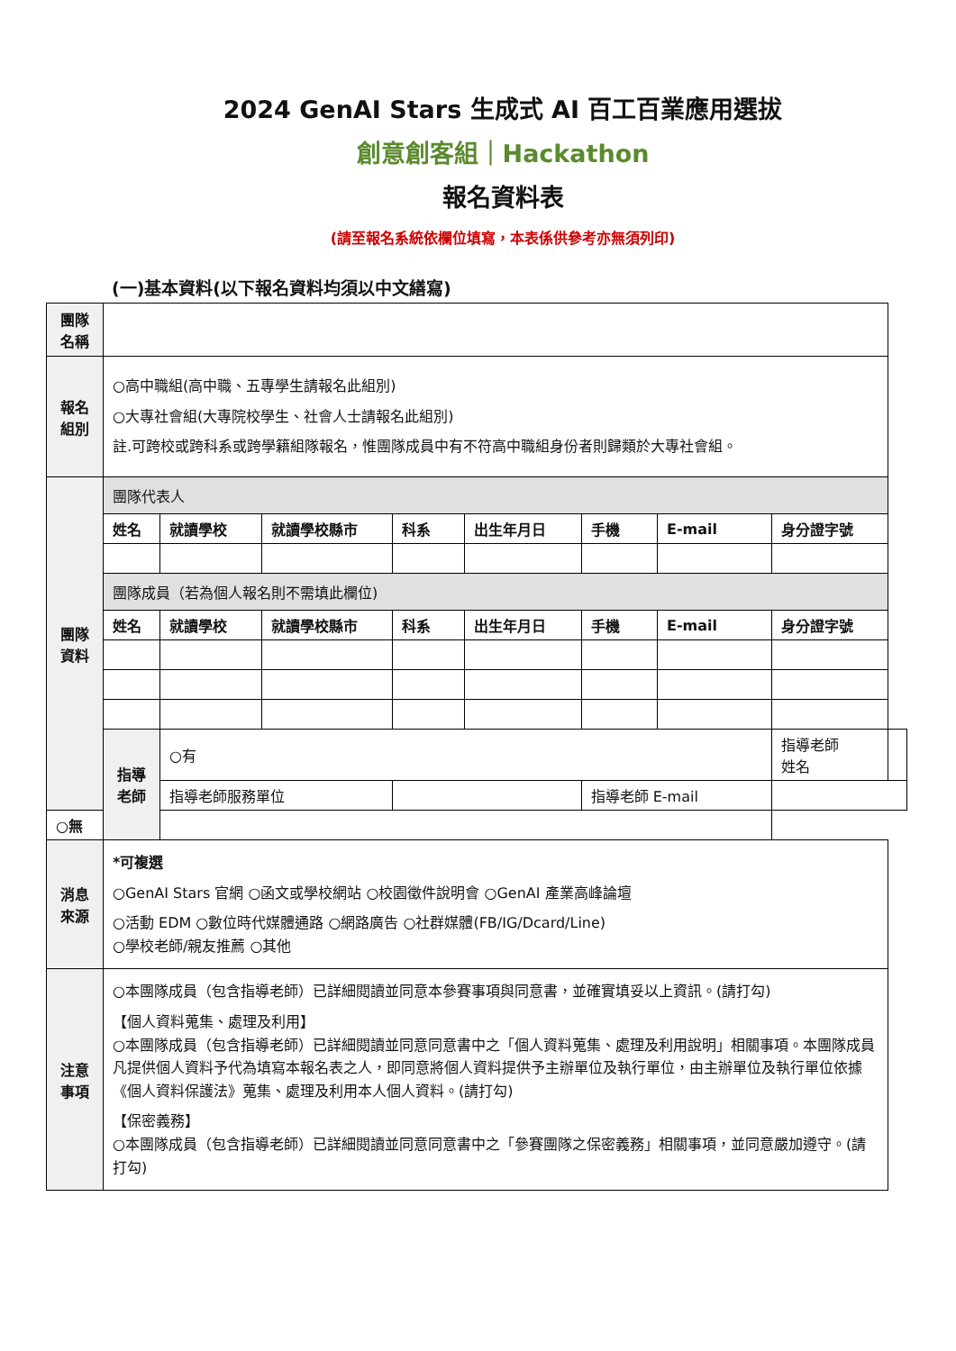2024 GenAI Stars 生成式 AI 百工百業應用選拔
創意創客組｜Hackathon
報名資料表
(請至報名系統依欄位填寫，本表係供參考亦無須列印)
(一)基本資料(以下報名資料均須以中文繕寫)
| 團隊 名稱 | | | | | | | | | |
| 報名 組別 | ○高中職組(高中職、五專學生請報名此組別) ○大專社會組(大專院校學生、社會人士請報名此組別) 註.可跨校或跨科系或跨學籍組隊報名，惟團隊成員中有不符高中職組身份者則歸類於大專社會組。 | | | | | | | | |
| 團隊 資料 | 團隊代表人 | | | | | | | | |
| | 姓名 | 就讀學校 | 就讀學校縣市 | 科系 | 出生年月日 | 手機 | E-mail | 身分證字號 | |
| | 團隊成員（若為個人報名則不需填此欄位) | | | | | | | | |
| | 姓名 | 就讀學校 | 就讀學校縣市 | 科系 | 出生年月日 | 手機 | E-mail | 身分證字號 | |
| | 指導 老師 | ○有 | | | | | | 指導老師 姓名 | |
| | | 指導老師服務單位 | | | | 指導老師 E-mail | | | |
| ○無 | | | | | | | | | |
| 消息 來源 | *可複選 ○GenAI Stars 官網 ○函文或學校網站 ○校園徵件說明會 ○GenAI 產業高峰論壇 ○活動 EDM ○數位時代媒體通路 ○網路廣告 ○社群媒體(FB/IG/Dcard/Line) ○學校老師/親友推薦 ○其他 | | | | | | | | |
| 注意 事項 | ○本團隊成員（包含指導老師）已詳細閱讀並同意本參賽事項與同意書，並確實填妥以上資訊。(請打勾) 【個人資料蒐集、處理及利用】 ○本團隊成員（包含指導老師）已詳細閱讀並同意同意書中之「個人資料蒐集、處理及利用說明」相關事項。本團隊成員凡提供個人資料予代為填寫本報名表之人，即同意將個人資料提供予主辦單位及執行單位，由主辦單位及執行單位依據《個人資料保護法》蒐集、處理及利用本人個人資料。(請打勾) 【保密義務】 ○本團隊成員（包含指導老師）已詳細閱讀並同意同意書中之「參賽團隊之保密義務」相關事項，並同意嚴加遵守。(請打勾) | | | | | | | | |